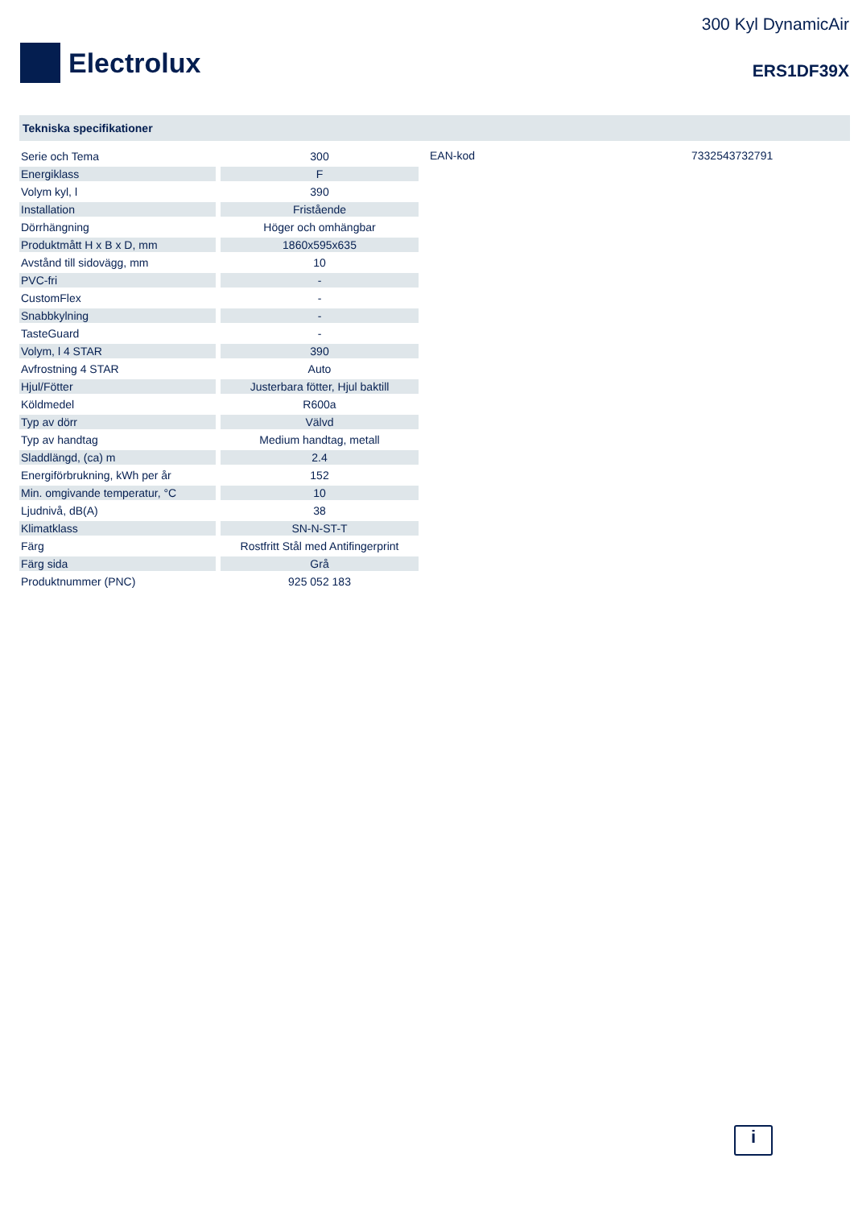Electrolux
300 Kyl DynamicAir
ERS1DF39X
Tekniska specifikationer
| Serie och Tema | 300 |
| Energiklass | F |
| Volym kyl, l | 390 |
| Installation | Fristående |
| Dörrhängning | Höger och omhängbar |
| Produktmått H x B x D, mm | 1860x595x635 |
| Avstånd till sidovägg, mm | 10 |
| PVC-fri | - |
| CustomFlex | - |
| Snabbkylning | - |
| TasteGuard | - |
| Volym, l 4 STAR | 390 |
| Avfrostning 4 STAR | Auto |
| Hjul/Fötter | Justerbara fötter, Hjul baktill |
| Köldmedel | R600a |
| Typ av dörr | Välvd |
| Typ av handtag | Medium handtag, metall |
| Sladdlängd, (ca) m | 2.4 |
| Energiförbrukning, kWh per år | 152 |
| Min. omgivande temperatur, °C | 10 |
| Ljudnivå, dB(A) | 38 |
| Klimatklass | SN-N-ST-T |
| Färg | Rostfritt Stål med Antifingerprint |
| Färg sida | Grå |
| Produktnummer (PNC) | 925 052 183 |
EAN-kod 7332543732791
i